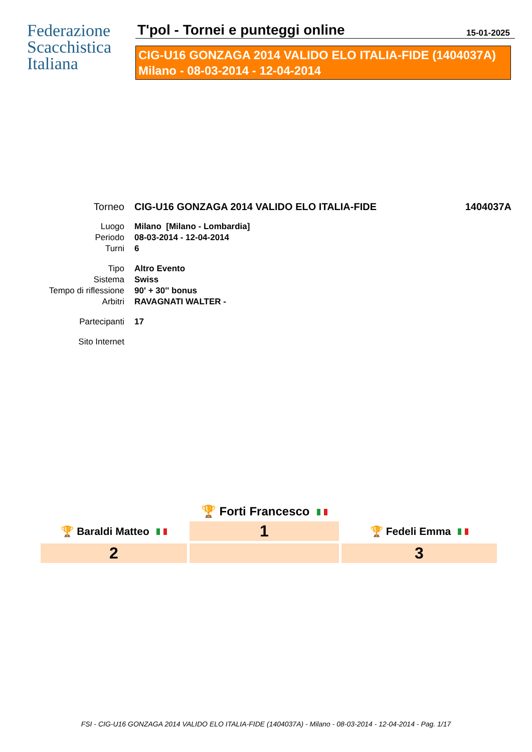Federazione
Scacchistica
Italiana
T'pol - Tornei e punteggi online 15-01-2025
CIG-U16 GONZAGA 2014 VALIDO ELO ITALIA-FIDE (1404037A)
Milano - 08-03-2014 - 12-04-2014
| Torneo | CIG-U16 GONZAGA 2014 VALIDO ELO ITALIA-FIDE | 1404037A |
| Luogo | Milano [Milano - Lombardia] | |
| Periodo | 08-03-2014 - 12-04-2014 | |
| Turni | 6 | |
| Tipo | Altro Evento | |
| Sistema | Swiss | |
| Tempo di riflessione | 90' + 30'' bonus | |
| Arbitri | RAVAGNATI WALTER - | |
| Partecipanti | 17 | |
| Sito Internet | | |
| | 🏆 Forti Francesco | |
| 🏆 Baraldi Matteo | 1 | 🏆 Fedeli Emma |
| 2 | | 3 |
FSI - CIG-U16 GONZAGA 2014 VALIDO ELO ITALIA-FIDE (1404037A) - Milano - 08-03-2014 - 12-04-2014 - Pag. 1/17